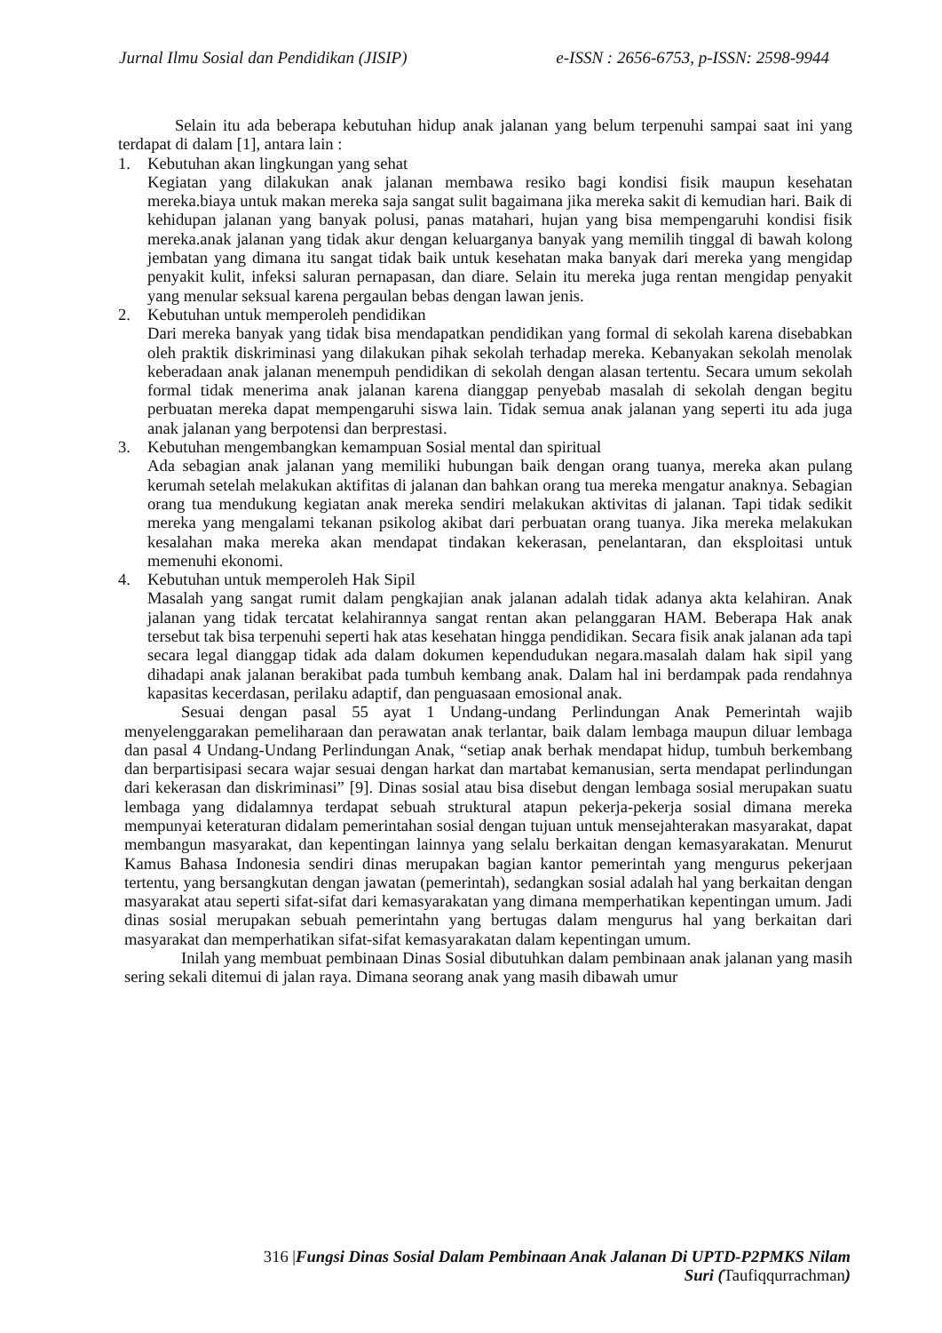Jurnal Ilmu Sosial dan Pendidikan (JISIP) e-ISSN : 2656-6753, p-ISSN: 2598-9944
Selain itu ada beberapa kebutuhan hidup anak jalanan yang belum terpenuhi sampai saat ini yang terdapat di dalam [1], antara lain :
1. Kebutuhan akan lingkungan yang sehat
Kegiatan yang dilakukan anak jalanan membawa resiko bagi kondisi fisik maupun kesehatan mereka.biaya untuk makan mereka saja sangat sulit bagaimana jika mereka sakit di kemudian hari. Baik di kehidupan jalanan yang banyak polusi, panas matahari, hujan yang bisa mempengaruhi kondisi fisik mereka.anak jalanan yang tidak akur dengan keluarganya banyak yang memilih tinggal di bawah kolong jembatan yang dimana itu sangat tidak baik untuk kesehatan maka banyak dari mereka yang mengidap penyakit kulit, infeksi saluran pernapasan, dan diare. Selain itu mereka juga rentan mengidap penyakit yang menular seksual karena pergaulan bebas dengan lawan jenis.
2. Kebutuhan untuk memperoleh pendidikan
Dari mereka banyak yang tidak bisa mendapatkan pendidikan yang formal di sekolah karena disebabkan oleh praktik diskriminasi yang dilakukan pihak sekolah terhadap mereka. Kebanyakan sekolah menolak keberadaan anak jalanan menempuh pendidikan di sekolah dengan alasan tertentu. Secara umum sekolah formal tidak menerima anak jalanan karena dianggap penyebab masalah di sekolah dengan begitu perbuatan mereka dapat mempengaruhi siswa lain. Tidak semua anak jalanan yang seperti itu ada juga anak jalanan yang berpotensi dan berprestasi.
3. Kebutuhan mengembangkan kemampuan Sosial mental dan spiritual
Ada sebagian anak jalanan yang memiliki hubungan baik dengan orang tuanya, mereka akan pulang kerumah setelah melakukan aktifitas di jalanan dan bahkan orang tua mereka mengatur anaknya. Sebagian orang tua mendukung kegiatan anak mereka sendiri melakukan aktivitas di jalanan. Tapi tidak sedikit mereka yang mengalami tekanan psikolog akibat dari perbuatan orang tuanya. Jika mereka melakukan kesalahan maka mereka akan mendapat tindakan kekerasan, penelantaran, dan eksploitasi untuk memenuhi ekonomi.
4. Kebutuhan untuk memperoleh Hak Sipil
Masalah yang sangat rumit dalam pengkajian anak jalanan adalah tidak adanya akta kelahiran. Anak jalanan yang tidak tercatat kelahirannya sangat rentan akan pelanggaran HAM. Beberapa Hak anak tersebut tak bisa terpenuhi seperti hak atas kesehatan hingga pendidikan. Secara fisik anak jalanan ada tapi secara legal dianggap tidak ada dalam dokumen kependudukan negara.masalah dalam hak sipil yang dihadapi anak jalanan berakibat pada tumbuh kembang anak. Dalam hal ini berdampak pada rendahnya kapasitas kecerdasan, perilaku adaptif, dan penguasaan emosional anak.
Sesuai dengan pasal 55 ayat 1 Undang-undang Perlindungan Anak Pemerintah wajib menyelenggarakan pemeliharaan dan perawatan anak terlantar, baik dalam lembaga maupun diluar lembaga dan pasal 4 Undang-Undang Perlindungan Anak, “setiap anak berhak mendapat hidup, tumbuh berkembang dan berpartisipasi secara wajar sesuai dengan harkat dan martabat kemanusian, serta mendapat perlindungan dari kekerasan dan diskriminasi” [9]. Dinas sosial atau bisa disebut dengan lembaga sosial merupakan suatu lembaga yang didalamnya terdapat sebuah struktural atapun pekerja-pekerja sosial dimana mereka mempunyai keteraturan didalam pemerintahan sosial dengan tujuan untuk mensejahterakan masyarakat, dapat membangun masyarakat, dan kepentingan lainnya yang selalu berkaitan dengan kemasyarakatan. Menurut Kamus Bahasa Indonesia sendiri dinas merupakan bagian kantor pemerintah yang mengurus pekerjaan tertentu, yang bersangkutan dengan jawatan (pemerintah), sedangkan sosial adalah hal yang berkaitan dengan masyarakat atau seperti sifat-sifat dari kemasyarakatan yang dimana memperhatikan kepentingan umum. Jadi dinas sosial merupakan sebuah pemerintahn yang bertugas dalam mengurus hal yang berkaitan dari masyarakat dan memperhatikan sifat-sifat kemasyarakatan dalam kepentingan umum.
Inilah yang membuat pembinaan Dinas Sosial dibutuhkan dalam pembinaan anak jalanan yang masih sering sekali ditemui di jalan raya. Dimana seorang anak yang masih dibawah umur
316 |Fungsi Dinas Sosial Dalam Pembinaan Anak Jalanan Di UPTD-P2PMKS Nilam Suri (Taufiqqurrachman)